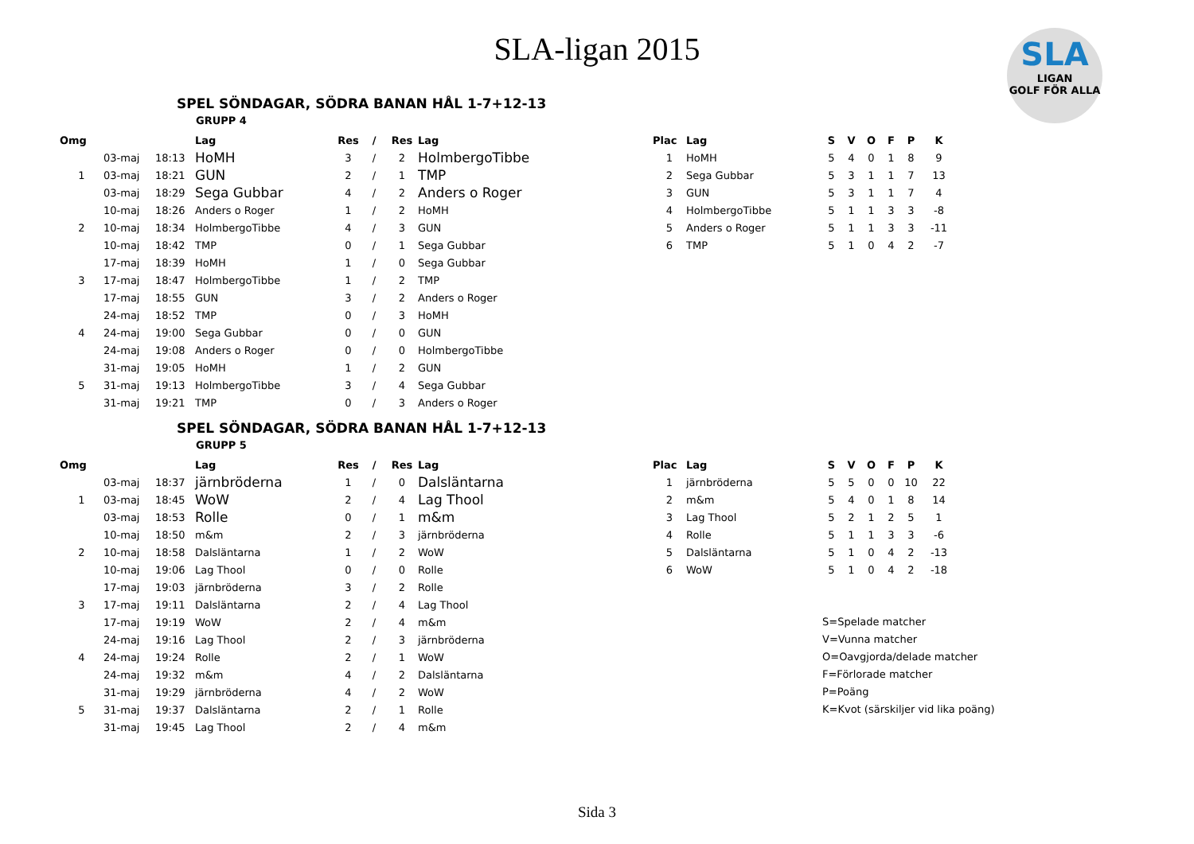SLA-ligan 2015
SLA
LIGAN
GOLF FÖR ALLA
SPEL SÖNDAGAR, SÖDRA BANAN HÅL 1-7+12-13
GRUPP 4
| Omg | | | Lag | Res | / | Res | Lag |
| --- | --- | --- | --- | --- | --- | --- | --- |
| | 03-maj | 18:13 | HoMH | 3 | / | 2 | HolmbergoTibbe |
| 1 | 03-maj | 18:21 | GUN | 2 | / | 1 | TMP |
| | 03-maj | 18:29 | Sega Gubbar | 4 | / | 2 | Anders o Roger |
| | 10-maj | 18:26 | Anders o Roger | 1 | / | 2 | HoMH |
| 2 | 10-maj | 18:34 | HolmbergoTibbe | 4 | / | 3 | GUN |
| | 10-maj | 18:42 | TMP | 0 | / | 1 | Sega Gubbar |
| | 17-maj | 18:39 | HoMH | 1 | / | 0 | Sega Gubbar |
| 3 | 17-maj | 18:47 | HolmbergoTibbe | 1 | / | 2 | TMP |
| | 17-maj | 18:55 | GUN | 3 | / | 2 | Anders o Roger |
| | 24-maj | 18:52 | TMP | 0 | / | 3 | HoMH |
| 4 | 24-maj | 19:00 | Sega Gubbar | 0 | / | 0 | GUN |
| | 24-maj | 19:08 | Anders o Roger | 0 | / | 0 | HolmbergoTibbe |
| | 31-maj | 19:05 | HoMH | 1 | / | 2 | GUN |
| 5 | 31-maj | 19:13 | HolmbergoTibbe | 3 | / | 4 | Sega Gubbar |
| | 31-maj | 19:21 | TMP | 0 | / | 3 | Anders o Roger |
| Plac | Lag | S | V | O | F | P | K |
| --- | --- | --- | --- | --- | --- | --- | --- |
| 1 | HoMH | 5 | 4 | 0 | 1 | 8 | 9 |
| 2 | Sega Gubbar | 5 | 3 | 1 | 1 | 7 | 13 |
| 3 | GUN | 5 | 3 | 1 | 1 | 7 | 4 |
| 4 | HolmbergoTibbe | 5 | 1 | 1 | 3 | 3 | -8 |
| 5 | Anders o Roger | 5 | 1 | 1 | 3 | 3 | -11 |
| 6 | TMP | 5 | 1 | 0 | 4 | 2 | -7 |
SPEL SÖNDAGAR, SÖDRA BANAN HÅL 1-7+12-13
GRUPP 5
| Omg | | | Lag | Res | / | Res | Lag |
| --- | --- | --- | --- | --- | --- | --- | --- |
| | 03-maj | 18:37 | järnbröderna | 1 | / | 0 | Dalsläntarna |
| 1 | 03-maj | 18:45 | WoW | 2 | / | 4 | Lag Thool |
| | 03-maj | 18:53 | Rolle | 0 | / | 1 | m&m |
| | 10-maj | 18:50 | m&m | 2 | / | 3 | järnbröderna |
| 2 | 10-maj | 18:58 | Dalsläntarna | 1 | / | 2 | WoW |
| | 10-maj | 19:06 | Lag Thool | 0 | / | 0 | Rolle |
| | 17-maj | 19:03 | järnbröderna | 3 | / | 2 | Rolle |
| 3 | 17-maj | 19:11 | Dalsläntarna | 2 | / | 4 | Lag Thool |
| | 17-maj | 19:19 | WoW | 2 | / | 4 | m&m |
| | 24-maj | 19:16 | Lag Thool | 2 | / | 3 | järnbröderna |
| 4 | 24-maj | 19:24 | Rolle | 2 | / | 1 | WoW |
| | 24-maj | 19:32 | m&m | 4 | / | 2 | Dalsläntarna |
| | 31-maj | 19:29 | järnbröderna | 4 | / | 2 | WoW |
| 5 | 31-maj | 19:37 | Dalsläntarna | 2 | / | 1 | Rolle |
| | 31-maj | 19:45 | Lag Thool | 2 | / | 4 | m&m |
| Plac | Lag | S | V | O | F | P | K |
| --- | --- | --- | --- | --- | --- | --- | --- |
| 1 | järnbröderna | 5 | 5 | 0 | 0 | 10 | 22 |
| 2 | m&m | 5 | 4 | 0 | 1 | 8 | 14 |
| 3 | Lag Thool | 5 | 2 | 1 | 2 | 5 | 1 |
| 4 | Rolle | 5 | 1 | 1 | 3 | 3 | -6 |
| 5 | Dalsläntarna | 5 | 1 | 0 | 4 | 2 | -13 |
| 6 | WoW | 5 | 1 | 0 | 4 | 2 | -18 |
S=Spelade matcher
V=Vunna matcher
O=Oavgjorda/delade matcher
F=Förlorade matcher
P=Poäng
K=Kvot (särskiljer vid lika poäng)
Sida 3